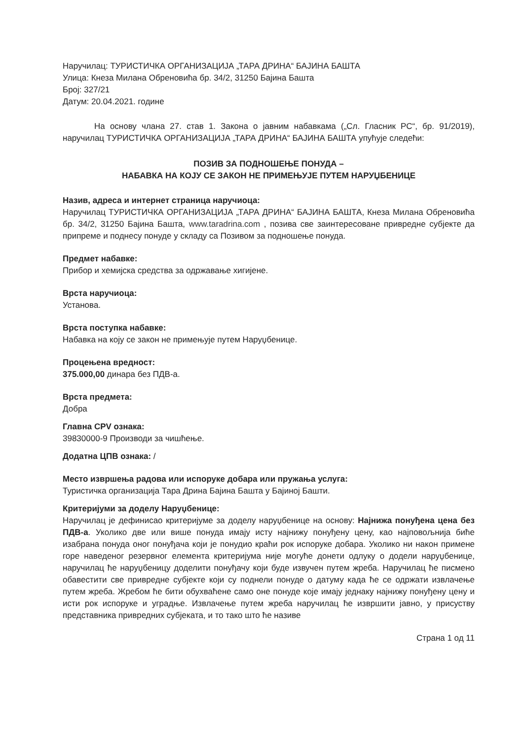Наручилац: ТУРИСТИЧКА ОРГАНИЗАЦИЈА „ТАРА ДРИНА“ БАЈИНА БАШТА
Улица: Кнеза Милана Обреновића бр. 34/2, 31250 Бајина Башта
Број: 327/21
Датум: 20.04.2021. године
На основу члана 27. став 1. Закона о јавним набавкама („Сл. Гласник РС“, бр. 91/2019), наручилац ТУРИСТИЧКА ОРГАНИЗАЦИЈА „ТАРА ДРИНА“ БАЈИНА БАШТА упућује следећи:
ПОЗИВ ЗА ПОДНОШЕЊЕ ПОНУДА –
НАБАВКА НА КОЈУ СЕ ЗАКОН НЕ ПРИМЕЊУЈЕ ПУТЕМ НАРУЏБЕНИЦЕ
Назив, адреса и интернет страница наручиоца:
Наручилац ТУРИСТИЧКА ОРГАНИЗАЦИЈА „ТАРА ДРИНА“ БАЈИНА БАШТА, Кнеза Милана Обреновића бр. 34/2, 31250 Бајина Башта, www.taradrina.com , позива све заинтересоване привредне субјекте да припреме и поднесу понуде у складу са Позивом за подношење понуда.
Предмет набавке:
Прибор и хемијска средства за одржавање хигијене.
Врста наручиоца:
Установа.
Врста поступка набавке:
Набавка на коју се закон не примењује путем Наруџбенице.
Процењена вредност:
375.000,00 динара без ПДВ-а.
Врста предмета:
Добра
Главна CPV ознака:
39830000-9 Производи за чишћење.
Додатна ЦПВ ознака: /
Место извршења радова или испоруке добара или пружања услуга:
Туристичка организација Тара Дрина Бајина Башта у Бајиној Башти.
Критеријуми за доделу Наруџбенице:
Наручилац је дефинисао критеријуме за доделу наруџбенице на основу: Најнижа понуђена цена без ПДВ-а. Уколико две или више понуда имају исту најнижу понуђену цену, као најповољнија биће изабрана понуда оног понуђача који је понудио краћи рок испоруке добара. Уколико ни након примене горе наведеног резервног елемента критеријума није могуће донети одлуку о додели наруџбенице, наручилац ће наруџбеницу доделити понуђачу који буде извучен путем жреба. Наручилац ће писмено обавестити све привредне субјекте који су поднели понуде о датуму када ће се одржати извлачење путем жреба. Жребом ће бити обухваћене само оне понуде које имају једнаку најнижу понуђену цену и исти рок испоруке и уградње. Извлачење путем жреба наручилац ће извршити јавно, у присуству представника привредних субјеката, и то тако што ће називе
Страна 1 од 11